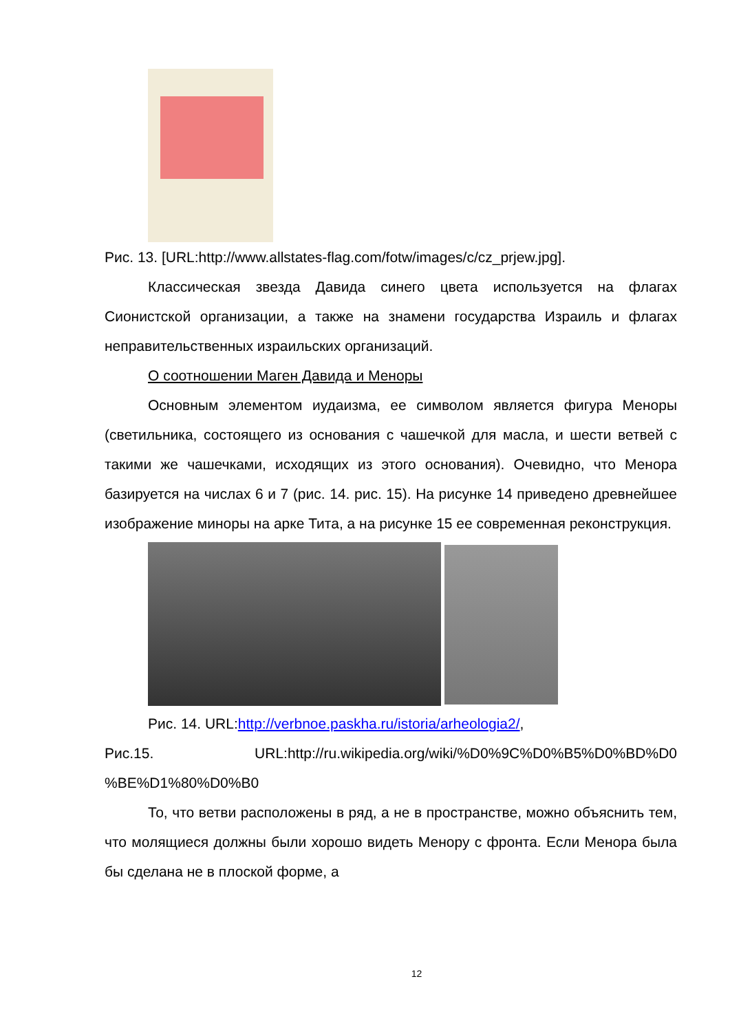Рис. 13. [URL:http://www.allstates-flag.com/fotw/images/c/cz_prjew.jpg].
Классическая звезда Давида синего цвета используется на флагах Сионистской организации, а также на знамени государства Израиль и флагах неправительственных израильских организаций.
О соотношении Маген Давида и Меноры
Основным элементом иудаизма, ее символом является фигура Меноры (светильника, состоящего из основания с чашечкой для масла, и шести ветвей с такими же чашечками, исходящих из этого основания). Очевидно, что Менора базируется на числах 6 и 7 (рис. 14. рис. 15). На рисунке 14 приведено древнейшее изображение миноры на арке Тита, а на рисунке 15 ее современная реконструкция.
Рис. 14. URL:http://verbnoe.paskha.ru/istoria/arheologia2/,
Рис.15. URL:http://ru.wikipedia.org/wiki/%D0%9C%D0%B5%D0%BD%D0 %BE%D1%80%D0%B0
То, что ветви расположены в ряд, а не в пространстве, можно объяснить тем, что молящиеся должны были хорошо видеть Менору с фронта. Если Менора была бы сделана не в плоской форме, а
12